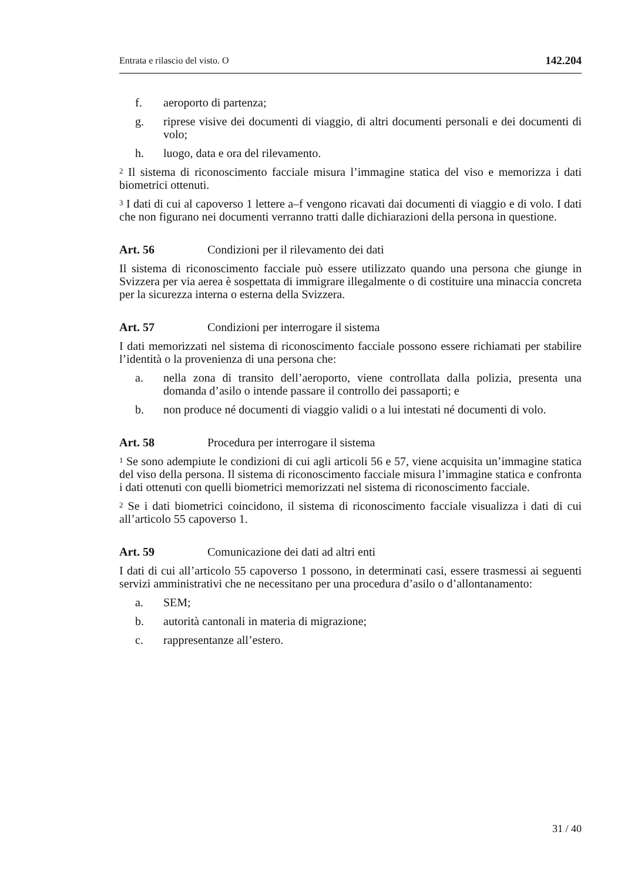Entrata e rilascio del visto. O 142.204
f. aeroporto di partenza;
g. riprese visive dei documenti di viaggio, di altri documenti personali e dei documenti di volo;
h. luogo, data e ora del rilevamento.
<sup>2</sup> Il sistema di riconoscimento facciale misura l’immagine statica del viso e memorizza i dati biometrici ottenuti.
<sup>3</sup> I dati di cui al capoverso 1 lettere a–f vengono ricavati dai documenti di viaggio e di volo. I dati che non figurano nei documenti verranno tratti dalle dichiarazioni della persona in questione.
Art. 56 Condizioni per il rilevamento dei dati
Il sistema di riconoscimento facciale può essere utilizzato quando una persona che giunge in Svizzera per via aerea è sospettata di immigrare illegalmente o di costituire una minaccia concreta per la sicurezza interna o esterna della Svizzera.
Art. 57 Condizioni per interrogare il sistema
I dati memorizzati nel sistema di riconoscimento facciale possono essere richiamati per stabilire l’identità o la provenienza di una persona che:
a. nella zona di transito dell’aeroporto, viene controllata dalla polizia, presenta una domanda d’asilo o intende passare il controllo dei passaporti; e
b. non produce né documenti di viaggio validi o a lui intestati né documenti di volo.
Art. 58 Procedura per interrogare il sistema
<sup>1</sup> Se sono adempiute le condizioni di cui agli articoli 56 e 57, viene acquisita un’immagine statica del viso della persona. Il sistema di riconoscimento facciale misura l’immagine statica e confronta i dati ottenuti con quelli biometrici memorizzati nel sistema di riconoscimento facciale.
<sup>2</sup> Se i dati biometrici coincidono, il sistema di riconoscimento facciale visualizza i dati di cui all’articolo 55 capoverso 1.
Art. 59 Comunicazione dei dati ad altri enti
I dati di cui all’articolo 55 capoverso 1 possono, in determinati casi, essere trasmessi ai seguenti servizi amministrativi che ne necessitano per una procedura d’asilo o d’allontanamento:
a. SEM;
b. autorità cantonali in materia di migrazione;
c. rappresentanze all’estero.
31 / 40